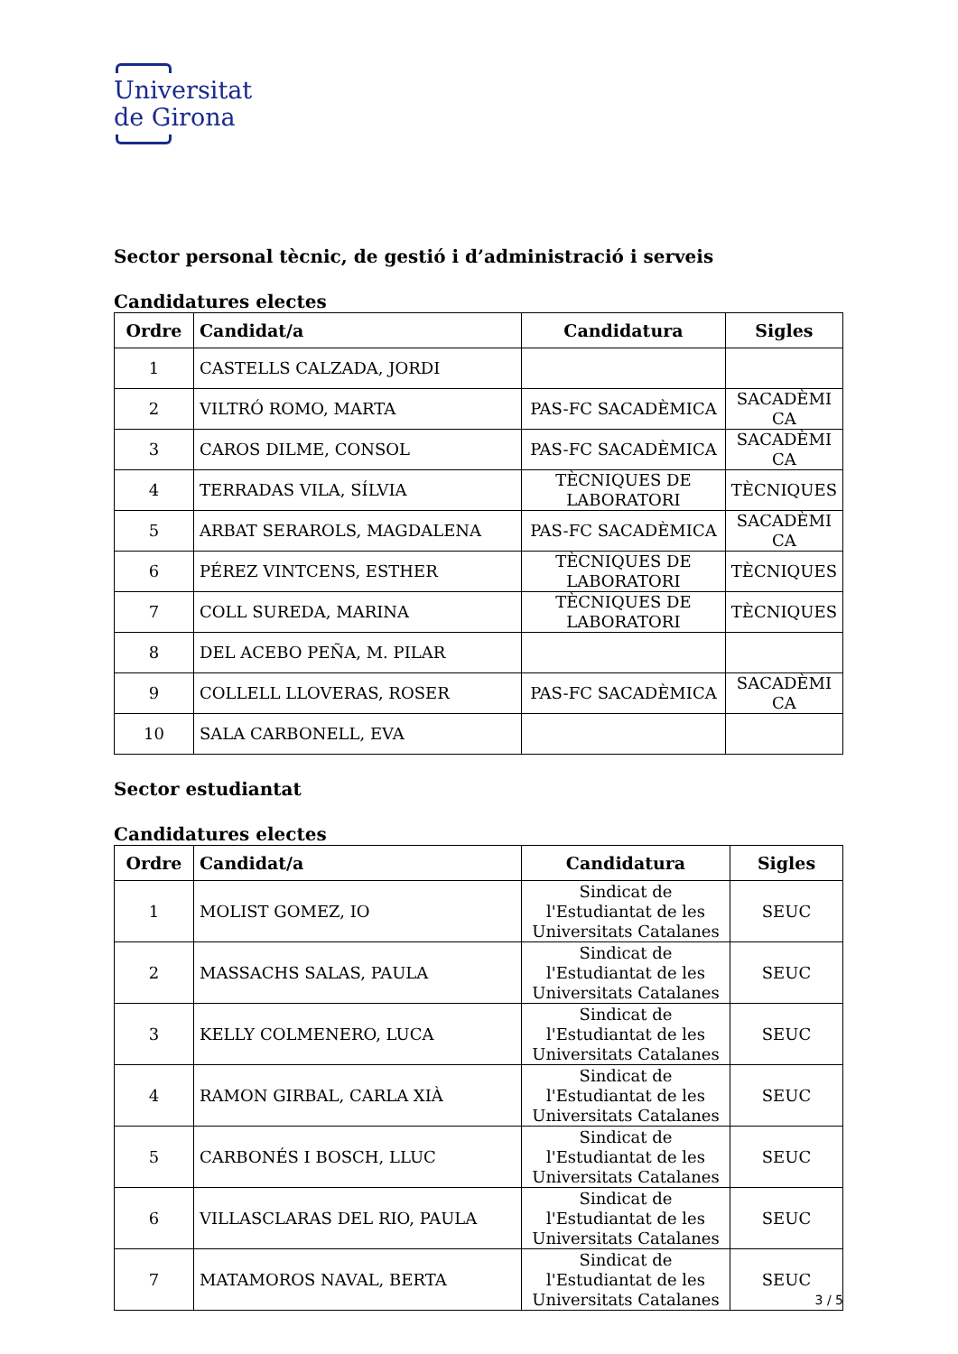Universitat
de Girona
Sector personal tècnic, de gestió i d’administració i serveis
Candidatures electes
| Ordre | Candidat/a | Candidatura | Sigles |
| --- | --- | --- | --- |
| 1 | CASTELLS CALZADA, JORDI | | |
| 2 | VILTRÓ ROMO, MARTA | PAS-FC SACADÈMICA | SACADÈMI CA |
| 3 | CAROS DILME, CONSOL | PAS-FC SACADÈMICA | SACADÈMI CA |
| 4 | TERRADAS VILA, SÍLVIA | TÈCNIQUES DE LABORATORI | TÈCNIQUES |
| 5 | ARBAT SERAROLS, MAGDALENA | PAS-FC SACADÈMICA | SACADÈMI CA |
| 6 | PÉREZ VINTCENS, ESTHER | TÈCNIQUES DE LABORATORI | TÈCNIQUES |
| 7 | COLL SUREDA, MARINA | TÈCNIQUES DE LABORATORI | TÈCNIQUES |
| 8 | DEL ACEBO PEÑA, M. PILAR | | |
| 9 | COLLELL LLOVERAS, ROSER | PAS-FC SACADÈMICA | SACADÈMI CA |
| 10 | SALA CARBONELL, EVA | | |
Sector estudiantat
Candidatures electes
| Ordre | Candidat/a | Candidatura | Sigles |
| --- | --- | --- | --- |
| 1 | MOLIST GOMEZ, IO | Sindicat de l'Estudiantat de les Universitats Catalanes | SEUC |
| 2 | MASSACHS SALAS, PAULA | Sindicat de l'Estudiantat de les Universitats Catalanes | SEUC |
| 3 | KELLY COLMENERO, LUCA | Sindicat de l'Estudiantat de les Universitats Catalanes | SEUC |
| 4 | RAMON GIRBAL, CARLA XIÀ | Sindicat de l'Estudiantat de les Universitats Catalanes | SEUC |
| 5 | CARBONÉS I BOSCH, LLUC | Sindicat de l'Estudiantat de les Universitats Catalanes | SEUC |
| 6 | VILLASCLARAS DEL RIO, PAULA | Sindicat de l'Estudiantat de les Universitats Catalanes | SEUC |
| 7 | MATAMOROS NAVAL, BERTA | Sindicat de l'Estudiantat de les Universitats Catalanes | SEUC |
3 / 5